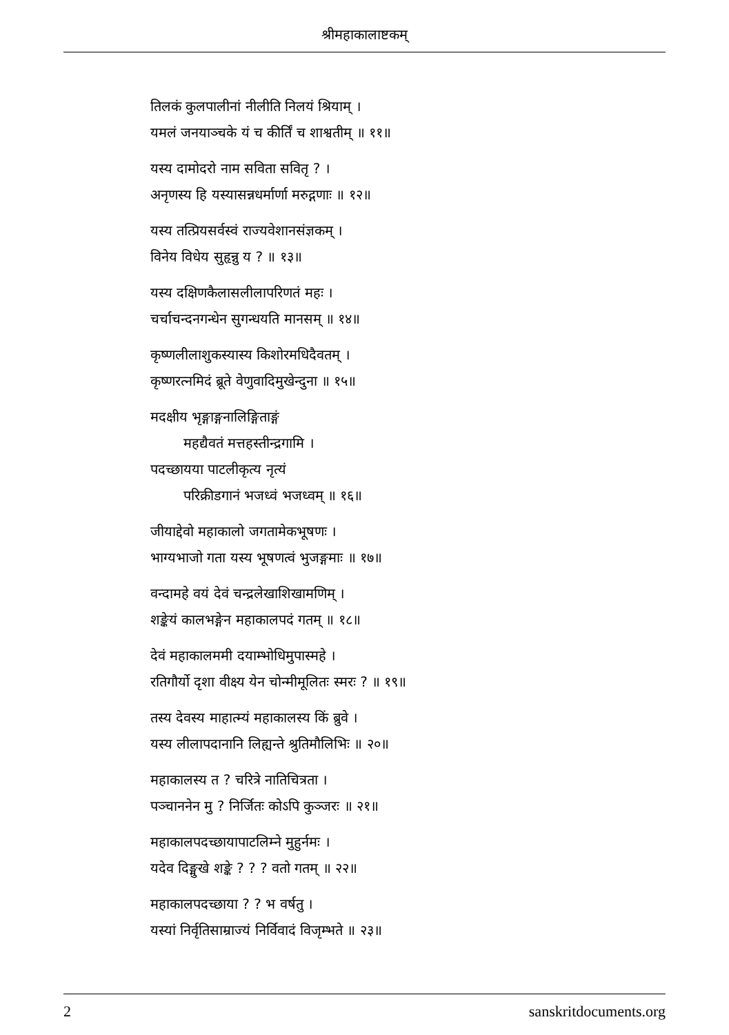श्रीमहाकालाष्टकम्
तिलकं कुलपालीनां नीलीति निलयं श्रियाम् ।
यमलं जनयाञ्चके यं च कीर्तिं च शाश्वतीम् ॥ ११॥
यस्य दामोदरो नाम सविता सवितृ ? ।
अनृणस्य हि यस्यासन्नधर्मार्णा मरुद्गणाः ॥ १२॥
यस्य तत्प्रियसर्वस्वं राज्यवेशानसंज्ञकम् ।
विनेय विधेय सुहृन्नु य ? ॥ १३॥
यस्य दक्षिणकैलासलीलापरिणतं महः ।
चर्चाचन्दनगन्धेन सुगन्धयति मानसम् ॥ १४॥
कृष्णलीलाशुकस्यास्य किशोरमधिदैवतम् ।
कृष्णरत्नमिदं ब्रूते वेणुवादिमुखेन्दुना ॥ १५॥
मदक्षीय भृङ्गाङ्गनालिङ्गिताङ्गं
महद्यैवतं मत्तहस्तीन्द्रगामि ।
पदच्छायया पाटलीकृत्य नृत्यं
परिक्रीडगानं भजध्वं भजध्वम् ॥ १६॥
जीयाद्देवो महाकालो जगतामेकभूषणः ।
भाग्यभाजो गता यस्य भूषणत्वं भुजङ्गमाः ॥ १७॥
वन्दामहे वयं देवं चन्द्रलेखाशिखामणिम् ।
शङ्केयं कालभङ्गेन महाकालपदं गतम् ॥ १८॥
देवं महाकालममी दयाम्भोधिमुपास्महे ।
रतिगौर्यो दृशा वीक्ष्य येन चोन्मीमूलितः स्मरः ? ॥ १९॥
तस्य देवस्य माहात्म्यं महाकालस्य किं ब्रुवे ।
यस्य लीलापदानानि लिह्यन्ते श्रुतिमौलिभिः ॥ २०॥
महाकालस्य त ? चरित्रे नातिचित्रता ।
पञ्चाननेन मु ? निर्जितः कोऽपि कुञ्जरः ॥ २१॥
महाकालपदच्छायापाटलिम्ने मुहुर्नमः ।
यदेव दिङ्मुखे शङ्के ? ? ? वतो गतम् ॥ २२॥
महाकालपदच्छाया ? ? भ वर्षतु ।
यस्यां निर्वृतिसाम्राज्यं निर्विवादं विजृम्भते ॥ २३॥
2 sanskritdocuments.org